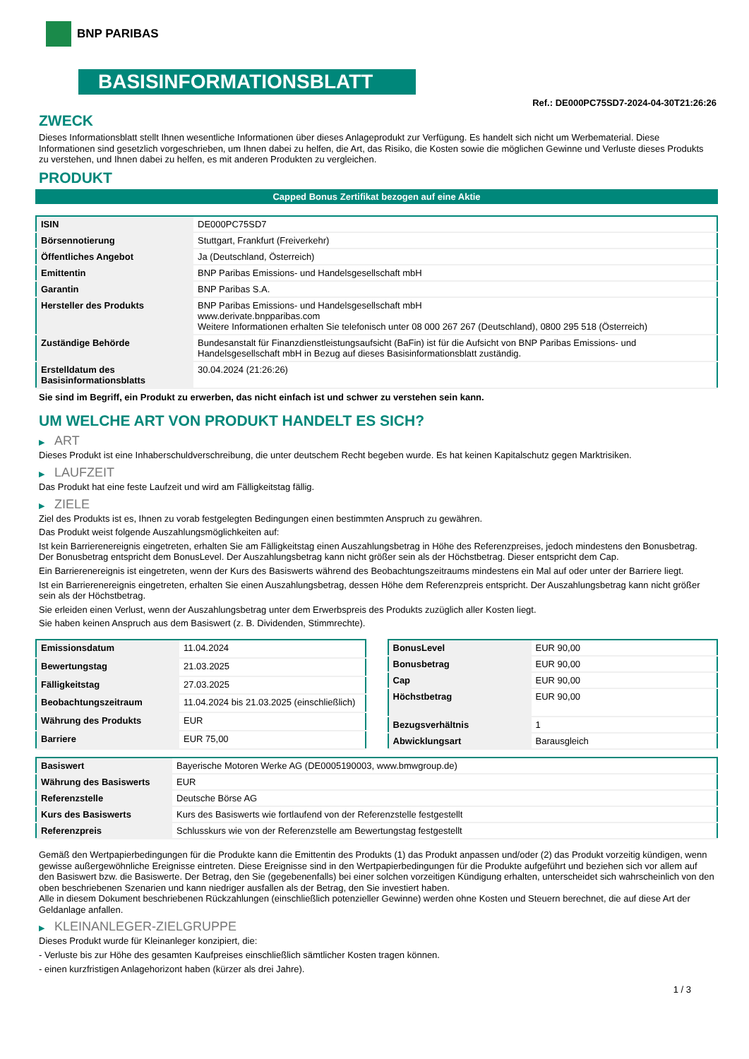BNP PARIBAS
BASISINFORMATIONSBLATT
Ref.: DE000PC75SD7-2024-04-30T21:26:26
ZWECK
Dieses Informationsblatt stellt Ihnen wesentliche Informationen über dieses Anlageprodukt zur Verfügung. Es handelt sich nicht um Werbematerial. Diese Informationen sind gesetzlich vorgeschrieben, um Ihnen dabei zu helfen, die Art, das Risiko, die Kosten sowie die möglichen Gewinne und Verluste dieses Produkts zu verstehen, und Ihnen dabei zu helfen, es mit anderen Produkten zu vergleichen.
PRODUKT
Capped Bonus Zertifikat bezogen auf eine Aktie
| ISIN | DE000PC75SD7 |
| Börsennotierung | Stuttgart, Frankfurt (Freiverkehr) |
| Öffentliches Angebot | Ja (Deutschland, Österreich) |
| Emittentin | BNP Paribas Emissions- und Handelsgesellschaft mbH |
| Garantin | BNP Paribas S.A. |
| Hersteller des Produkts | BNP Paribas Emissions- und Handelsgesellschaft mbH www.derivate.bnpparibas.com Weitere Informationen erhalten Sie telefonisch unter 08 000 267 267 (Deutschland), 0800 295 518 (Österreich) |
| Zuständige Behörde | Bundesanstalt für Finanzdienstleistungsaufsicht (BaFin) ist für die Aufsicht von BNP Paribas Emissions- und Handelsgesellschaft mbH in Bezug auf dieses Basisinformationsblatt zuständig. |
| Erstelldatum des Basisinformationsblatts | 30.04.2024 (21:26:26) |
Sie sind im Begriff, ein Produkt zu erwerben, das nicht einfach ist und schwer zu verstehen sein kann.
UM WELCHE ART VON PRODUKT HANDELT ES SICH?
▶ ART
Dieses Produkt ist eine Inhaberschuldverschreibung, die unter deutschem Recht begeben wurde. Es hat keinen Kapitalschutz gegen Marktrisiken.
▶ LAUFZEIT
Das Produkt hat eine feste Laufzeit und wird am Fälligkeitstag fällig.
▶ ZIELE
Ziel des Produkts ist es, Ihnen zu vorab festgelegten Bedingungen einen bestimmten Anspruch zu gewähren.
Das Produkt weist folgende Auszahlungsmöglichkeiten auf:
Ist kein Barrierenereignis eingetreten, erhalten Sie am Fälligkeitstag einen Auszahlungsbetrag in Höhe des Referenzpreises, jedoch mindestens den Bonusbetrag. Der Bonusbetrag entspricht dem BonusLevel. Der Auszahlungsbetrag kann nicht größer sein als der Höchstbetrag. Dieser entspricht dem Cap.
Ein Barrierenereignis ist eingetreten, wenn der Kurs des Basiswerts während des Beobachtungszeitraums mindestens ein Mal auf oder unter der Barriere liegt.
Ist ein Barrierenereignis eingetreten, erhalten Sie einen Auszahlungsbetrag, dessen Höhe dem Referenzpreis entspricht. Der Auszahlungsbetrag kann nicht größer sein als der Höchstbetrag.
Sie erleiden einen Verlust, wenn der Auszahlungsbetrag unter dem Erwerbspreis des Produkts zuzüglich aller Kosten liegt.
Sie haben keinen Anspruch aus dem Basiswert (z. B. Dividenden, Stimmrechte).
| Emissionsdatum | 11.04.2024 |
| Bewertungstag | 21.03.2025 |
| Fälligkeitstag | 27.03.2025 |
| Beobachtungszeitraum | 11.04.2024 bis 21.03.2025 (einschließlich) |
| Währung des Produkts | EUR |
| Barriere | EUR 75,00 |
| BonusLevel | EUR 90,00 |
| Bonusbetrag | EUR 90,00 |
| Cap | EUR 90,00 |
| Höchstbetrag | EUR 90,00 |
| Bezugsverhältnis | 1 |
| Abwicklungsart | Barausgleich |
| Basiswert | Bayerische Motoren Werke AG (DE0005190003, www.bmwgroup.de) |
| Währung des Basiswerts | EUR |
| Referenzstelle | Deutsche Börse AG |
| Kurs des Basiswerts | Kurs des Basiswerts wie fortlaufend von der Referenzstelle festgestellt |
| Referenzpreis | Schlusskurs wie von der Referenzstelle am Bewertungstag festgestellt |
Gemäß den Wertpapierbedingungen für die Produkte kann die Emittentin des Produkts (1) das Produkt anpassen und/oder (2) das Produkt vorzeitig kündigen, wenn gewisse außergewöhnliche Ereignisse eintreten. Diese Ereignisse sind in den Wertpapierbedingungen für die Produkte aufgeführt und beziehen sich vor allem auf den Basiswert bzw. die Basiswerte. Der Betrag, den Sie (gegebenenfalls) bei einer solchen vorzeitigen Kündigung erhalten, unterscheidet sich wahrscheinlich von den oben beschriebenen Szenarien und kann niedriger ausfallen als der Betrag, den Sie investiert haben.
Alle in diesem Dokument beschriebenen Rückzahlungen (einschließlich potenzieller Gewinne) werden ohne Kosten und Steuern berechnet, die auf diese Art der Geldanlage anfallen.
▶ KLEINANLEGER-ZIELGRUPPE
Dieses Produkt wurde für Kleinanleger konzipiert, die:
- Verluste bis zur Höhe des gesamten Kaufpreises einschließlich sämtlicher Kosten tragen können.
- einen kurzfristigen Anlagehorizont haben (kürzer als drei Jahre).
1 / 3